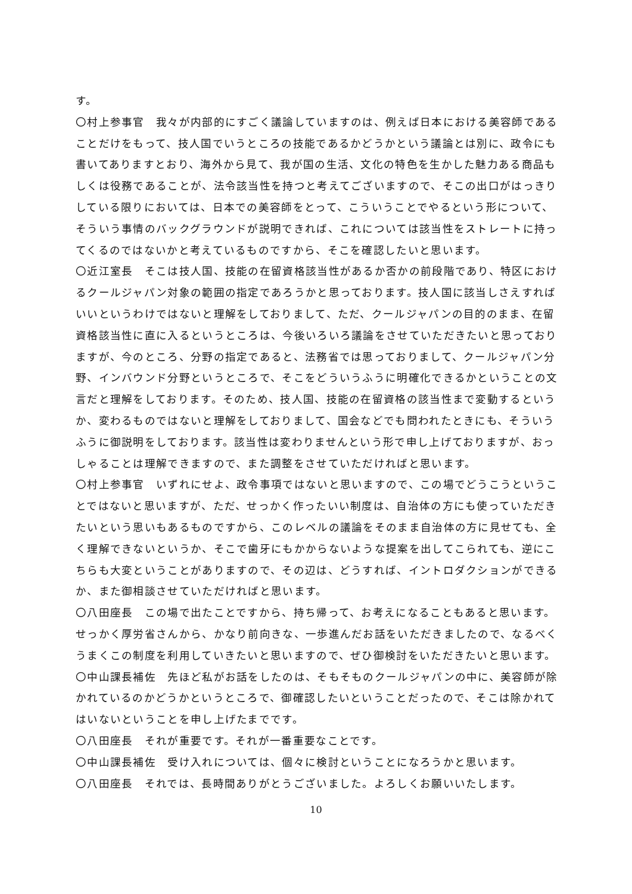す。
〇村上参事官　我々が内部的にすごく議論していますのは、例えば日本における美容師であることだけをもって、技人国でいうところの技能であるかどうかという議論とは別に、政令にも書いてありますとおり、海外から見て、我が国の生活、文化の特色を生かした魅力ある商品もしくは役務であることが、法令該当性を持つと考えてございますので、そこの出口がはっきりしている限りにおいては、日本での美容師をとって、こういうことでやるという形について、そういう事情のバックグラウンドが説明できれば、これについては該当性をストレートに持ってくるのではないかと考えているものですから、そこを確認したいと思います。
〇近江室長　そこは技人国、技能の在留資格該当性があるか否かの前段階であり、特区におけるクールジャパン対象の範囲の指定であろうかと思っております。技人国に該当しさえすればいいというわけではないと理解をしておりまして、ただ、クールジャパンの目的のまま、在留資格該当性に直に入るというところは、今後いろいろ議論をさせていただきたいと思っておりますが、今のところ、分野の指定であると、法務省では思っておりまして、クールジャパン分野、インバウンド分野というところで、そこをどういうふうに明確化できるかということの文言だと理解をしております。そのため、技人国、技能の在留資格の該当性まで変動するというか、変わるものではないと理解をしておりまして、国会などでも問われたときにも、そういうふうに御説明をしております。該当性は変わりませんという形で申し上げておりますが、おっしゃることは理解できますので、また調整をさせていただければと思います。
〇村上参事官　いずれにせよ、政令事項ではないと思いますので、この場でどうこうということではないと思いますが、ただ、せっかく作ったいい制度は、自治体の方にも使っていただきたいという思いもあるものですから、このレベルの議論をそのまま自治体の方に見せても、全く理解できないというか、そこで歯牙にもかからないような提案を出してこられても、逆にこちらも大変ということがありますので、その辺は、どうすれば、イントロダクションができるか、また御相談させていただければと思います。
〇八田座長　この場で出たことですから、持ち帰って、お考えになることもあると思います。せっかく厚労省さんから、かなり前向きな、一歩進んだお話をいただきましたので、なるべくうまくこの制度を利用していきたいと思いますので、ぜひ御検討をいただきたいと思います。
〇中山課長補佐　先ほど私がお話をしたのは、そもそものクールジャパンの中に、美容師が除かれているのかどうかというところで、御確認したいということだったので、そこは除かれてはいないということを申し上げたまでです。
〇八田座長　それが重要です。それが一番重要なことです。
〇中山課長補佐　受け入れについては、個々に検討ということになろうかと思います。
〇八田座長　それでは、長時間ありがとうございました。よろしくお願いいたします。
10